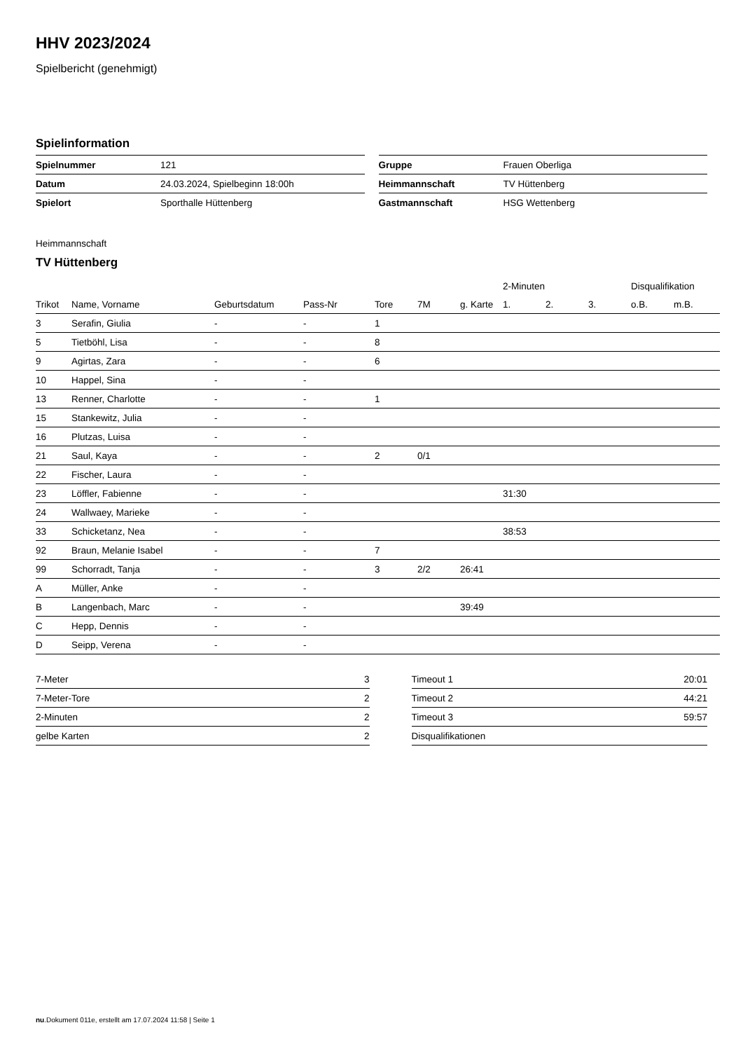HHV 2023/2024
Spielbericht (genehmigt)
Spielinformation
| Spielnummer | 121 |
| Datum | 24.03.2024, Spielbeginn 18:00h |
| Spielort | Sporthalle Hüttenberg |
| Gruppe | Frauen Oberliga |
| Heimmannschaft | TV Hüttenberg |
| Gastmannschaft | HSG Wettenberg |
Heimmannschaft
TV Hüttenberg
| | | | | | | | 2-Minuten | | | Disqualifikation | |
| --- | --- | --- | --- | --- | --- | --- | --- | --- | --- | --- | --- |
| Trikot | Name, Vorname | Geburtsdatum | Pass-Nr | Tore | 7M | g. Karte | 1. | 2. | 3. | o.B. | m.B. |
| 3 | Serafin, Giulia | - | - | 1 | | | | | | | |
| 5 | Tietböhl, Lisa | - | - | 8 | | | | | | | |
| 9 | Agirtas, Zara | - | - | 6 | | | | | | | |
| 10 | Happel, Sina | - | - | | | | | | | | |
| 13 | Renner, Charlotte | - | - | 1 | | | | | | | |
| 15 | Stankewitz, Julia | - | - | | | | | | | | |
| 16 | Plutzas, Luisa | - | - | | | | | | | | |
| 21 | Saul, Kaya | - | - | 2 | 0/1 | | | | | | |
| 22 | Fischer, Laura | - | - | | | | | | | | |
| 23 | Löffler, Fabienne | - | - | | | | 31:30 | | | | |
| 24 | Wallwaey, Marieke | - | - | | | | | | | | |
| 33 | Schicketanz, Nea | - | - | | | | 38:53 | | | | |
| 92 | Braun, Melanie Isabel | - | - | 7 | | | | | | | |
| 99 | Schorradt, Tanja | - | - | 3 | 2/2 | 26:41 | | | | | |
| A | Müller, Anke | - | - | | | | | | | | |
| B | Langenbach, Marc | - | - | | | 39:49 | | | | | |
| C | Hepp, Dennis | - | - | | | | | | | | |
| D | Seipp, Verena | - | - | | | | | | | | |
| 7-Meter | 3 |
| 7-Meter-Tore | 2 |
| 2-Minuten | 2 |
| gelbe Karten | 2 |
| Timeout 1 | 20:01 |
| Timeout 2 | 44:21 |
| Timeout 3 | 59:57 |
| Disqualifikationen | |
nu.Dokument 011e, erstellt am 17.07.2024 11:58 | Seite 1